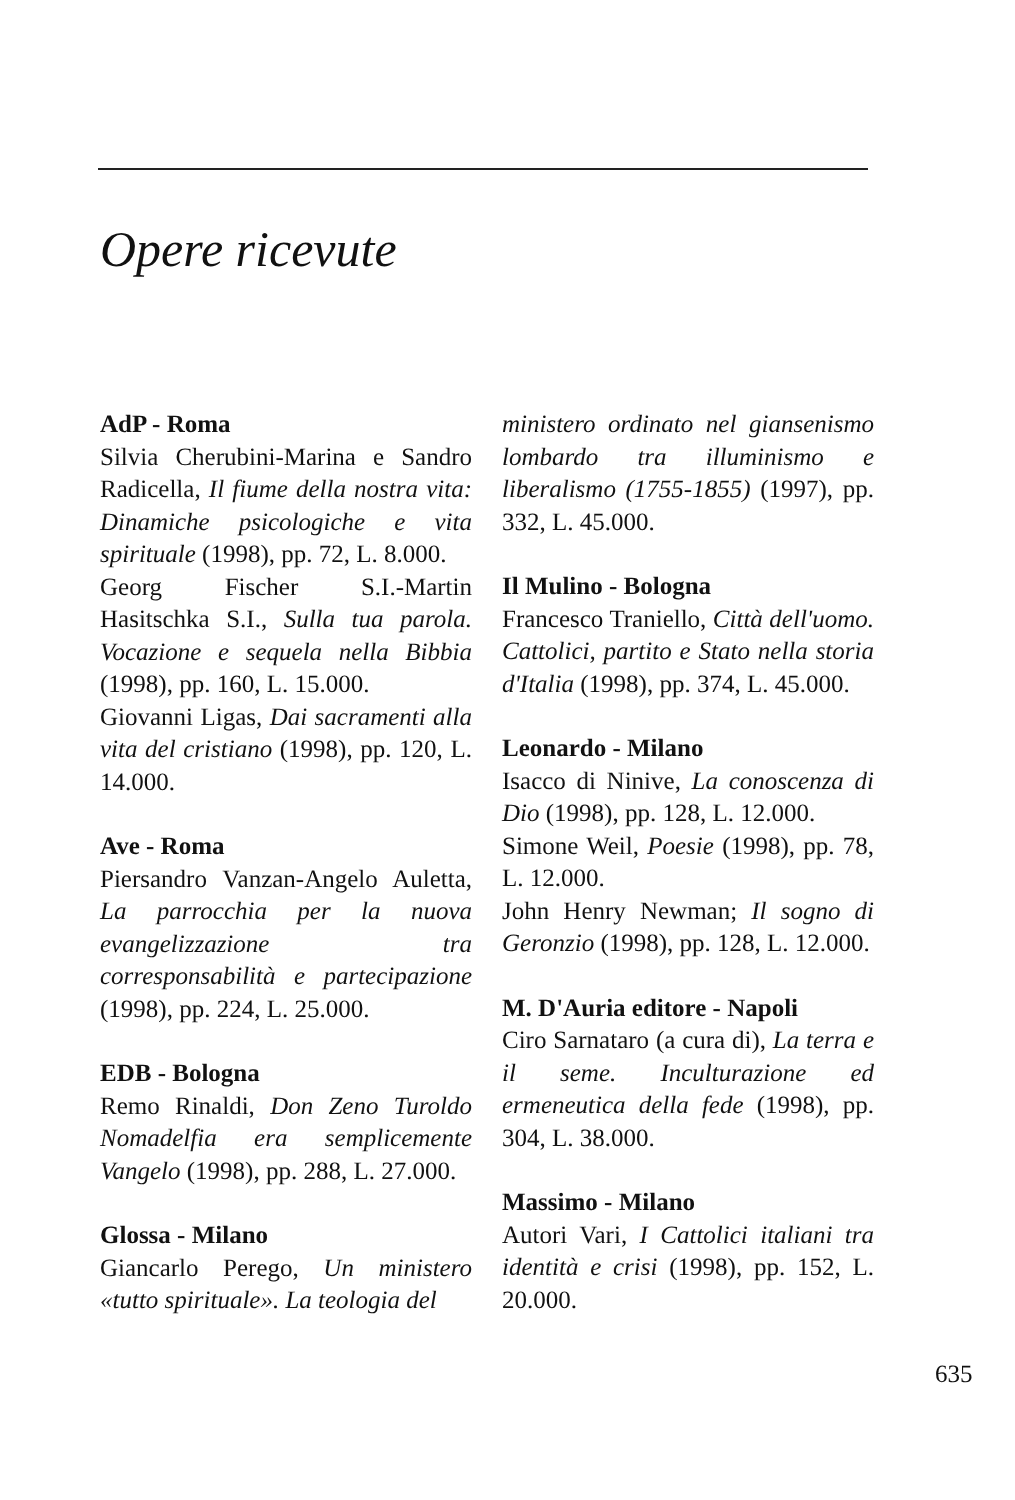Opere ricevute
AdP - Roma
Silvia Cherubini-Marina e Sandro Radicella, Il fiume della nostra vita: Dinamiche psicologiche e vita spirituale (1998), pp. 72, L. 8.000.
Georg Fischer S.I.-Martin Hasitschka S.I., Sulla tua parola. Vocazione e sequela nella Bibbia (1998), pp. 160, L. 15.000.
Giovanni Ligas, Dai sacramenti alla vita del cristiano (1998), pp. 120, L. 14.000.
Ave - Roma
Piersandro Vanzan-Angelo Auletta, La parrocchia per la nuova evangelizzazione tra corresponsabilità e partecipazione (1998), pp. 224, L. 25.000.
EDB - Bologna
Remo Rinaldi, Don Zeno Turoldo Nomadelfia era semplicemente Vangelo (1998), pp. 288, L. 27.000.
Glossa - Milano
Giancarlo Perego, Un ministero «tutto spirituale». La teologia del
ministero ordinato nel giansenismo lombardo tra illuminismo e liberalismo (1755-1855) (1997), pp. 332, L. 45.000.
Il Mulino - Bologna
Francesco Traniello, Città dell'uomo. Cattolici, partito e Stato nella storia d'Italia (1998), pp. 374, L. 45.000.
Leonardo - Milano
Isacco di Ninive, La conoscenza di Dio (1998), pp. 128, L. 12.000.
Simone Weil, Poesie (1998), pp. 78, L. 12.000.
John Henry Newman; Il sogno di Geronzio (1998), pp. 128, L. 12.000.
M. D'Auria editore - Napoli
Ciro Sarnataro (a cura di), La terra e il seme. Inculturazione ed ermeneutica della fede (1998), pp. 304, L. 38.000.
Massimo - Milano
Autori Vari, I Cattolici italiani tra identità e crisi (1998), pp. 152, L. 20.000.
635